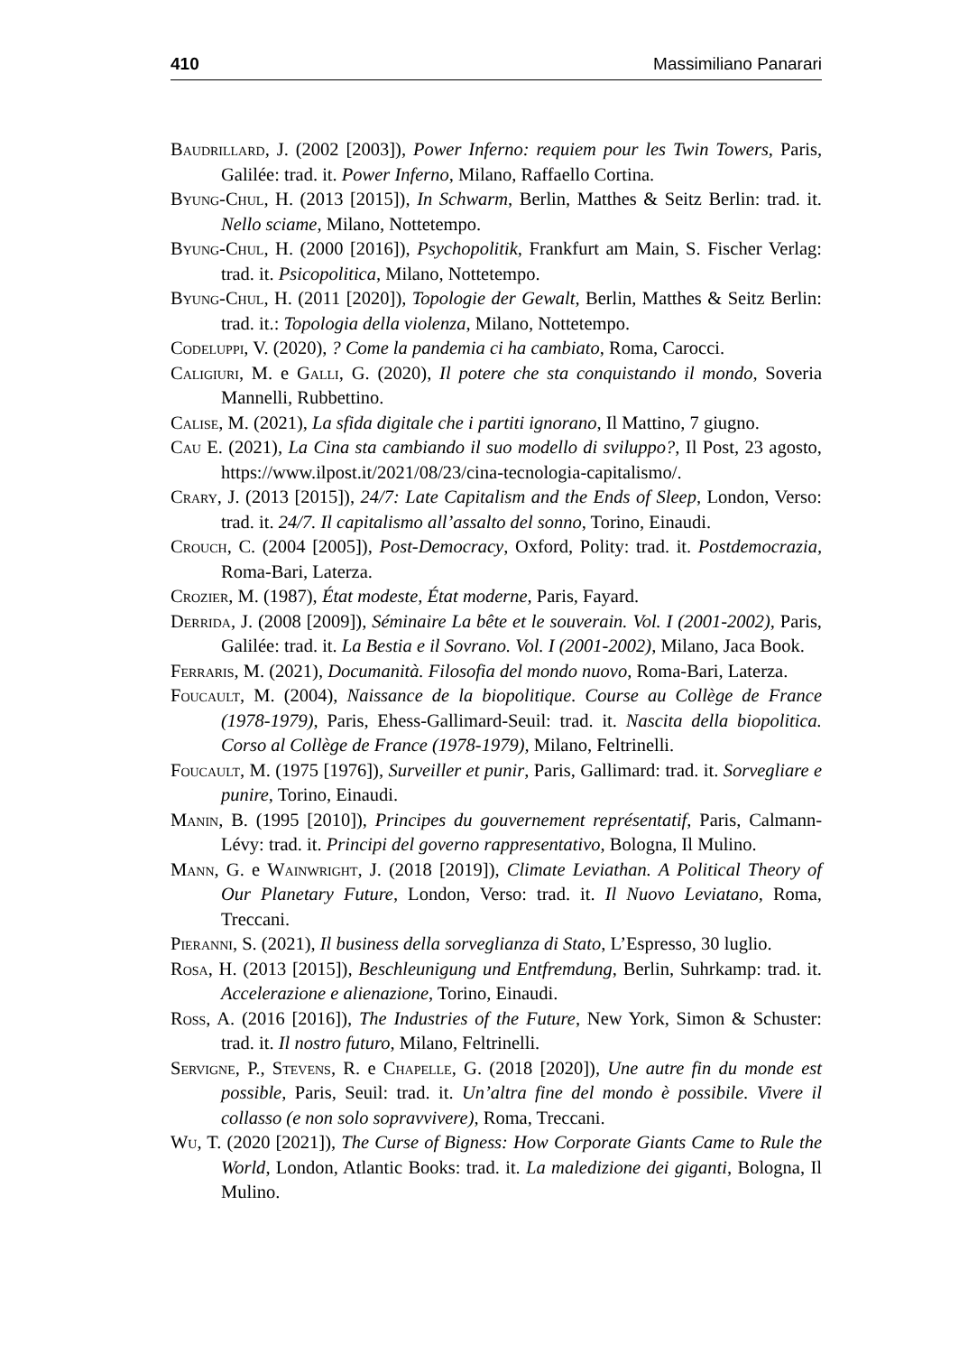410 Massimiliano Panarari
Baudrillard, J. (2002 [2003]), Power Inferno: requiem pour les Twin Towers, Paris, Galilée: trad. it. Power Inferno, Milano, Raffaello Cortina.
Byung-Chul, H. (2013 [2015]), In Schwarm, Berlin, Matthes & Seitz Berlin: trad. it. Nello sciame, Milano, Nottetempo.
Byung-Chul, H. (2000 [2016]), Psychopolitik, Frankfurt am Main, S. Fischer Verlag: trad. it. Psicopolitica, Milano, Nottetempo.
Byung-Chul, H. (2011 [2020]), Topologie der Gewalt, Berlin, Matthes & Seitz Berlin: trad. it.: Topologia della violenza, Milano, Nottetempo.
Codeluppi, V. (2020), ? Come la pandemia ci ha cambiato, Roma, Carocci.
Caligiuri, M. e Galli, G. (2020), Il potere che sta conquistando il mondo, Soveria Mannelli, Rubbettino.
Calise, M. (2021), La sfida digitale che i partiti ignorano, Il Mattino, 7 giugno.
Cau E. (2021), La Cina sta cambiando il suo modello di sviluppo?, Il Post, 23 agosto, https://www.ilpost.it/2021/08/23/cina-tecnologia-capitalismo/.
Crary, J. (2013 [2015]), 24/7: Late Capitalism and the Ends of Sleep, London, Verso: trad. it. 24/7. Il capitalismo all’assalto del sonno, Torino, Einaudi.
Crouch, C. (2004 [2005]), Post-Democracy, Oxford, Polity: trad. it. Postdemocrazia, Roma-Bari, Laterza.
Crozier, M. (1987), État modeste, État moderne, Paris, Fayard.
Derrida, J. (2008 [2009]), Séminaire La bête et le souverain. Vol. I (2001-2002), Paris, Galilée: trad. it. La Bestia e il Sovrano. Vol. I (2001-2002), Milano, Jaca Book.
Ferraris, M. (2021), Documanità. Filosofia del mondo nuovo, Roma-Bari, Laterza.
Foucault, M. (2004), Naissance de la biopolitique. Course au Collège de France (1978-1979), Paris, Ehess-Gallimard-Seuil: trad. it. Nascita della biopolitica. Corso al Collège de France (1978-1979), Milano, Feltrinelli.
Foucault, M. (1975 [1976]), Surveiller et punir, Paris, Gallimard: trad. it. Sorvegliare e punire, Torino, Einaudi.
Manin, B. (1995 [2010]), Principes du gouvernement représentatif, Paris, Calmann-Lévy: trad. it. Principi del governo rappresentativo, Bologna, Il Mulino.
Mann, G. e Wainwright, J. (2018 [2019]), Climate Leviathan. A Political Theory of Our Planetary Future, London, Verso: trad. it. Il Nuovo Leviatano, Roma, Treccani.
Pieranni, S. (2021), Il business della sorveglianza di Stato, L’Espresso, 30 luglio.
Rosa, H. (2013 [2015]), Beschleunigung und Entfremdung, Berlin, Suhrkamp: trad. it. Accelerazione e alienazione, Torino, Einaudi.
Ross, A. (2016 [2016]), The Industries of the Future, New York, Simon & Schuster: trad. it. Il nostro futuro, Milano, Feltrinelli.
Servigne, P., Stevens, R. e Chapelle, G. (2018 [2020]), Une autre fin du monde est possible, Paris, Seuil: trad. it. Un’altra fine del mondo è possibile. Vivere il collasso (e non solo sopravvivere), Roma, Treccani.
Wu, T. (2020 [2021]), The Curse of Bigness: How Corporate Giants Came to Rule the World, London, Atlantic Books: trad. it. La maledizione dei giganti, Bologna, Il Mulino.